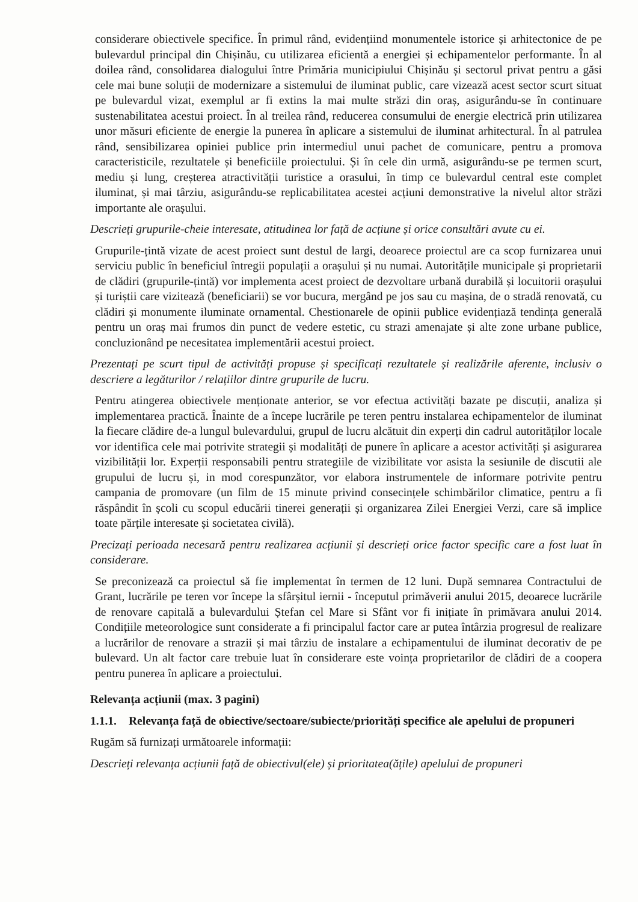considerare obiectivele specifice. În primul rând, evidențiind monumentele istorice și arhitectonice de pe bulevardul principal din Chișinău, cu utilizarea eficientă a energiei și echipamentelor performante. În al doilea rând, consolidarea dialogului între Primăria municipiului Chișinău și sectorul privat pentru a găsi cele mai bune soluții de modernizare a sistemului de iluminat public, care vizează acest sector scurt situat pe bulevardul vizat, exemplul ar fi extins la mai multe străzi din oraș, asigurându-se în continuare sustenabilitatea acestui proiect. În al treilea rând, reducerea consumului de energie electrică prin utilizarea unor măsuri eficiente de energie la punerea în aplicare a sistemului de iluminat arhitectural. În al patrulea rând, sensibilizarea opiniei publice prin intermediul unui pachet de comunicare, pentru a promova caracteristicile, rezultatele și beneficiile proiectului. Și în cele din urmă, asigurându-se pe termen scurt, mediu și lung, creșterea atractivității turistice a orasului, în timp ce bulevardul central este complet iluminat, și mai târziu, asigurându-se replicabilitatea acestei acțiuni demonstrative la nivelul altor străzi importante ale orașului.
Descrieți grupurile-cheie interesate, atitudinea lor față de acțiune și orice consultări avute cu ei.
Grupurile-țintă vizate de acest proiect sunt destul de largi, deoarece proiectul are ca scop furnizarea unui serviciu public în beneficiul întregii populații a orașului și nu numai. Autoritățile municipale și proprietarii de clădiri (grupurile-țintă) vor implementa acest proiect de dezvoltare urbană durabilă și locuitorii orașului și turiștii care vizitează (beneficiarii) se vor bucura, mergând pe jos sau cu mașina, de o stradă renovată, cu clădiri și monumente iluminate ornamental. Chestionarele de opinii publice evidențiază tendința generală pentru un oraș mai frumos din punct de vedere estetic, cu strazi amenajate și alte zone urbane publice, concluzionând pe necesitatea implementării acestui proiect.
Prezentați pe scurt tipul de activități propuse și specificați rezultatele și realizările aferente, inclusiv o descriere a legăturilor / relațiilor dintre grupurile de lucru.
Pentru atingerea obiectivele menționate anterior, se vor efectua activități bazate pe discuții, analiza și implementarea practică. Înainte de a începe lucrările pe teren pentru instalarea echipamentelor de iluminat la fiecare clădire de-a lungul bulevardului, grupul de lucru alcătuit din experți din cadrul autorităților locale vor identifica cele mai potrivite strategii și modalități de punere în aplicare a acestor activități și asigurarea vizibilității lor. Experții responsabili pentru strategiile de vizibilitate vor asista la sesiunile de discutii ale grupului de lucru și, in mod corespunzător, vor elabora instrumentele de informare potrivite pentru campania de promovare (un film de 15 minute privind consecințele schimbărilor climatice, pentru a fi răspândit în școli cu scopul educării tinerei generații și organizarea Zilei Energiei Verzi, care să implice toate părțile interesate și societatea civilă).
Precizați perioada necesară pentru realizarea acțiunii și descrieți orice factor specific care a fost luat în considerare.
Se preconizează ca proiectul să fie implementat în termen de 12 luni. După semnarea Contractului de Grant, lucrările pe teren vor începe la sfârșitul iernii - începutul primăverii anului 2015, deoarece lucrările de renovare capitală a bulevardului Ștefan cel Mare si Sfânt vor fi inițiate în primăvara anului 2014. Condițiile meteorologice sunt considerate a fi principalul factor care ar putea întârzia progresul de realizare a lucrărilor de renovare a strazii și mai târziu de instalare a echipamentului de iluminat decorativ de pe bulevard. Un alt factor care trebuie luat în considerare este voința proprietarilor de clădiri de a coopera pentru punerea în aplicare a proiectului.
Relevanța acțiunii (max. 3 pagini)
1.1.1. Relevanța față de obiective/sectoare/subiecte/priorități specifice ale apelului de propuneri
Rugăm să furnizați următoarele informații:
Descrieți relevanța acțiunii față de obiectivul(ele) și prioritatea(ățile) apelului de propuneri